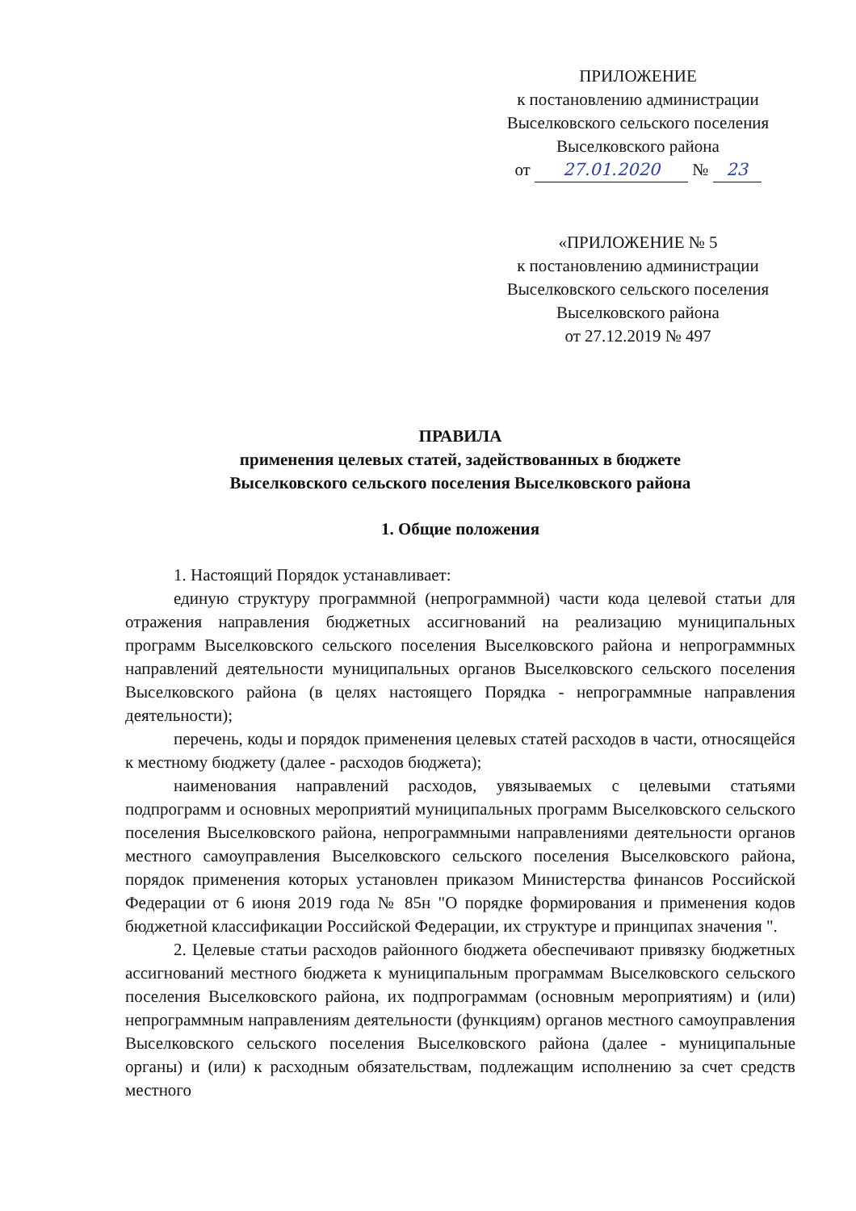ПРИЛОЖЕНИЕ
к постановлению администрации
Выселковского сельского поселения
Выселковского района
от 27.01.2020 № 23
«ПРИЛОЖЕНИЕ № 5
к постановлению администрации
Выселковского сельского поселения
Выселковского района
от 27.12.2019 № 497
ПРАВИЛА
применения целевых статей, задействованных в бюджете
Выселковского сельского поселения Выселковского района
1. Общие положения
1. Настоящий Порядок устанавливает:
единую структуру программной (непрограммной) части кода целевой статьи для отражения направления бюджетных ассигнований на реализацию муниципальных программ Выселковского сельского поселения Выселковского района и непрограммных направлений деятельности муниципальных органов Выселковского сельского поселения Выселковского района (в целях настоящего Порядка - непрограммные направления деятельности);
перечень, коды и порядок применения целевых статей расходов в части, относящейся к местному бюджету (далее - расходов бюджета);
наименования направлений расходов, увязываемых с целевыми статьями подпрограмм и основных мероприятий муниципальных программ Выселковского сельского поселения Выселковского района, непрограммными направлениями деятельности органов местного самоуправления Выселковского сельского поселения Выселковского района, порядок применения которых установлен приказом Министерства финансов Российской Федерации от 6 июня 2019 года № 85н "О порядке формирования и применения кодов бюджетной классификации Российской Федерации, их структуре и принципах значения ".
2. Целевые статьи расходов районного бюджета обеспечивают привязку бюджетных ассигнований местного бюджета к муниципальным программам Выселковского сельского поселения Выселковского района, их подпрограммам (основным мероприятиям) и (или) непрограммным направлениям деятельности (функциям) органов местного самоуправления Выселковского сельского поселения Выселковского района (далее - муниципальные органы) и (или) к расходным обязательствам, подлежащим исполнению за счет средств местного